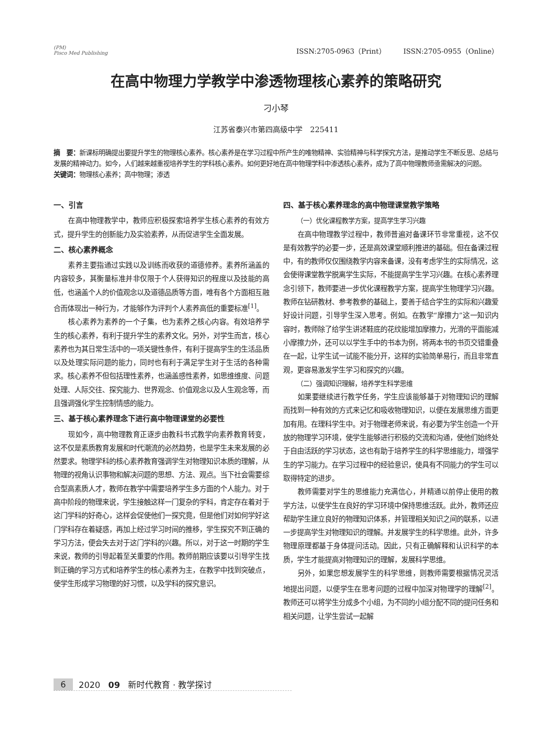(PM)
Pisco Med Publishing
ISSN:2705-0963（Print） ISSN:2705-0955（Online）
在高中物理力学教学中渗透物理核心素养的策略研究
刁小琴
江苏省泰兴市第四高级中学　225411
摘　要：新课标明确提出要提升学生的物理核心素养。核心素养是在学习过程中所产生的唯物精神、实验精神与科学探究方法，是推动学生不断反思、总结与发展的精神动力。如今，人们越来越重视培养学生的学科核心素养。如何更好地在高中物理学科中渗透核心素养，成为了高中物理教师亟需解决的问题。
关键词：物理核心素养；高中物理；渗透
一、引言
在高中物理教学中，教师应积极探索培养学生核心素养的有效方式，提升学生的创新能力及实验素养，从而促进学生全面发展。
二、核心素养概念
素养主要指通过实践以及训练而收获的道德修养。素养所涵盖的内容较多，其衡量标准并非仅限于个人获得知识的程度以及技能的高低，也涵盖个人的价值观念以及道德品质等方面，唯有各个方面相互融合而体现出一种行为，才能够作为评判个人素养高低的重要标准<sup>[1]</sup>。
核心素养为素养的一个子集，也为素养之核心内容。有效培养学生的核心素养，有利于提升学生的素养文化。另外，对学生而言，核心素养也为其日常生活中的一项关键性条件，有利于提高学生的生活品质以及处理实际问题的能力，同时也有利于满足学生对于生活的各种需求。核心素养不但包括理性素养，也涵盖感性素养，如思维维度、问题处理、人际交往、探究能力、世界观念、价值观念以及人生观念等，而且强调强化学生控制情感的能力。
三、基于核心素养理念下进行高中物理课堂的必要性
现如今，高中物理教育正逐步由教科书式教学向素养教育转变，这不仅是素质教育发展和时代潮流的必然趋势，也是学生未来发展的必然要求。物理学科的核心素养教育强调学生对物理知识本质的理解，从物理的视角认识事物和解决问题的思想、方法、观点。当下社会需要综合型高素质人才，教师在教学中需要培养学生多方面的个人能力。对于高中阶段的物理来说，学生接触这样一门复杂的学科，肯定存在着对于这门学科的好奇心，这样会促使他们一探究竟，但是他们对如何学好这门学科存在着疑惑，再加上经过学习时间的推移，学生探究不到正确的学习方法，便会失去对于这门学科的兴趣。所以，对于这一时期的学生来说，教师的引导起着至关重要的作用。教师前期应该要以引导学生找到正确的学习方式和培养学生的核心素养为主，在教学中找到突破点，使学生形成学习物理的好习惯，以及学科的探究意识。
四、基于核心素养理念的高中物理课堂教学策略
（一）优化课程教学方案，提高学生学习兴趣
在高中物理教学过程中，教师普遍对备课环节非常重视，这不仅是有效教学的必要一步，还是高效课堂顺利推进的基础。但在备课过程中，有的教师仅仅围绕教学内容来备课，没有考虑学生的实际情况，这会使得课堂教学脱离学生实际，不能提高学生学习兴趣。在核心素养理念引领下，教师要进一步优化课程教学方案，提高学生物理学习兴趣。教师在钻研教材、参考教参的基础上，要善于结合学生的实际和兴趣爱好设计问题，引导学生深入思考。例如。在教学“摩擦力”这一知识内容时，教师除了给学生讲述鞋底的花纹能增加摩擦力，光滑的平面能减小摩擦力外，还可以以学生手中的书本为例，将两本书的书页交错重叠在一起，让学生试一试能不能分开，这样的实验简单易行，而且非常直观，更容易激发学生学习和探究的兴趣。
（二）强调知识理解，培养学生科学思维
如果要继续进行教学任务，学生应该能够基于对物理知识的理解而找到一种有效的方式来记忆和吸收物理知识，以便在发展思维方面更加有用。在理科学生中。对于物理老师来说，有必要为学生创造一个开放的物理学习环境，使学生能够进行积极的交流和沟通，使他们始终处于自由活跃的学习状态，这也有助于培养学生的科学思维能力，增强学生的学习能力。在学习过程中的经验意识，使具有不同能力的学生可以取得特定的进步。
教师需要对学生的思维能力充满信心，并精通以前停止使用的教学方法，以使学生在良好的学习环境中保持思维活跃。此外，教师还应帮助学生建立良好的物理知识体系，并管理相关知识之间的联系，以进一步提高学生对物理知识的理解。并发展学生的科学思维。此外，许多物理原理都基于身体提问活动。因此，只有正确解释和认识科学的本质，学生才能提高对物理知识的理解，发展科学思维。
另外，如果您想发展学生的科学思维，则教师需要根据情况灵活地提出问题，以便学生在思考问题的过程中加深对物理学的理解<sup>[2]</sup>。教师还可以将学生分成多个小组，为不同的小组分配不同的提问任务和相关问题，让学生尝试一起解
6 2020 09 新时代教育 · 教学探讨